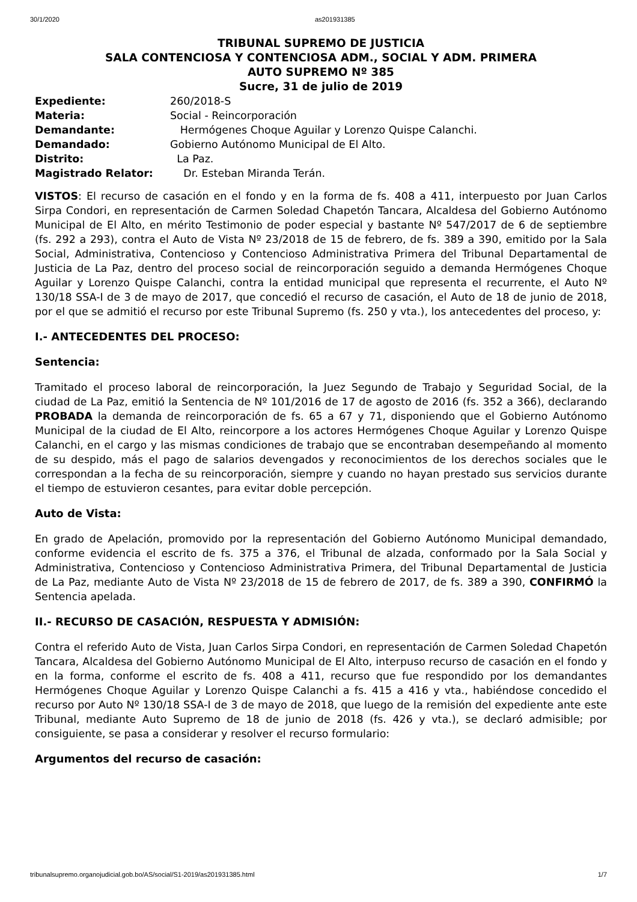30/1/2020 as201931385
TRIBUNAL SUPREMO DE JUSTICIA
SALA CONTENCIOSA Y CONTENCIOSA ADM., SOCIAL Y ADM. PRIMERA
AUTO SUPREMO Nº 385
Sucre, 31 de julio de 2019
Expediente: 260/2018-S
Materia: Social - Reincorporación
Demandante: Hermógenes Choque Aguilar y Lorenzo Quispe Calanchi.
Demandado: Gobierno Autónomo Municipal de El Alto.
Distrito: La Paz.
Magistrado Relator: Dr. Esteban Miranda Terán.
VISTOS: El recurso de casación en el fondo y en la forma de fs. 408 a 411, interpuesto por Juan Carlos Sirpa Condori, en representación de Carmen Soledad Chapetón Tancara, Alcaldesa del Gobierno Autónomo Municipal de El Alto, en mérito Testimonio de poder especial y bastante Nº 547/2017 de 6 de septiembre (fs. 292 a 293), contra el Auto de Vista Nº 23/2018 de 15 de febrero, de fs. 389 a 390, emitido por la Sala Social, Administrativa, Contencioso y Contencioso Administrativa Primera del Tribunal Departamental de Justicia de La Paz, dentro del proceso social de reincorporación seguido a demanda Hermógenes Choque Aguilar y Lorenzo Quispe Calanchi, contra la entidad municipal que representa el recurrente, el Auto Nº 130/18 SSA-I de 3 de mayo de 2017, que concedió el recurso de casación, el Auto de 18 de junio de 2018, por el que se admitió el recurso por este Tribunal Supremo (fs. 250 y vta.), los antecedentes del proceso, y:
I.- ANTECEDENTES DEL PROCESO:
Sentencia:
Tramitado el proceso laboral de reincorporación, la Juez Segundo de Trabajo y Seguridad Social, de la ciudad de La Paz, emitió la Sentencia de Nº 101/2016 de 17 de agosto de 2016 (fs. 352 a 366), declarando PROBADA la demanda de reincorporación de fs. 65 a 67 y 71, disponiendo que el Gobierno Autónomo Municipal de la ciudad de El Alto, reincorpore a los actores Hermógenes Choque Aguilar y Lorenzo Quispe Calanchi, en el cargo y las mismas condiciones de trabajo que se encontraban desempeñando al momento de su despido, más el pago de salarios devengados y reconocimientos de los derechos sociales que le correspondan a la fecha de su reincorporación, siempre y cuando no hayan prestado sus servicios durante el tiempo de estuvieron cesantes, para evitar doble percepción.
Auto de Vista:
En grado de Apelación, promovido por la representación del Gobierno Autónomo Municipal demandado, conforme evidencia el escrito de fs. 375 a 376, el Tribunal de alzada, conformado por la Sala Social y Administrativa, Contencioso y Contencioso Administrativa Primera, del Tribunal Departamental de Justicia de La Paz, mediante Auto de Vista Nº 23/2018 de 15 de febrero de 2017, de fs. 389 a 390, CONFIRMÓ la Sentencia apelada.
II.- RECURSO DE CASACIÓN, RESPUESTA Y ADMISIÓN:
Contra el referido Auto de Vista, Juan Carlos Sirpa Condori, en representación de Carmen Soledad Chapetón Tancara, Alcaldesa del Gobierno Autónomo Municipal de El Alto, interpuso recurso de casación en el fondo y en la forma, conforme el escrito de fs. 408 a 411, recurso que fue respondido por los demandantes Hermógenes Choque Aguilar y Lorenzo Quispe Calanchi a fs. 415 a 416 y vta., habiéndose concedido el recurso por Auto Nº 130/18 SSA-I de 3 de mayo de 2018, que luego de la remisión del expediente ante este Tribunal, mediante Auto Supremo de 18 de junio de 2018 (fs. 426 y vta.), se declaró admisible; por consiguiente, se pasa a considerar y resolver el recurso formulario:
Argumentos del recurso de casación:
tribunalsupremo.organojudicial.gob.bo/AS/social/S1-2019/as201931385.html 1/7